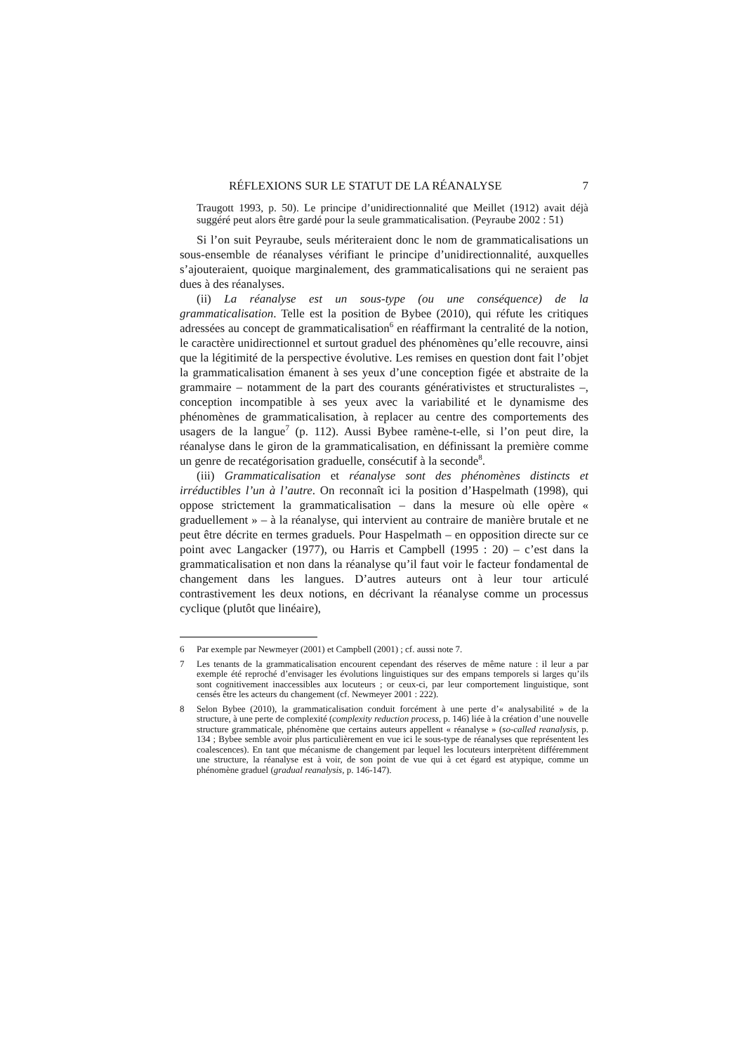RÉFLEXIONS SUR LE STATUT DE LA RÉANALYSE 7
Traugott 1993, p. 50). Le principe d’unidirectionnalité que Meillet (1912) avait déjà suggéré peut alors être gardé pour la seule grammaticalisation. (Peyraube 2002 : 51)
Si l’on suit Peyraube, seuls mériteraient donc le nom de grammaticalisations un sous-ensemble de réanalyses vérifiant le principe d’unidirectionnalité, auxquelles s’ajouteraient, quoique marginalement, des grammaticalisations qui ne seraient pas dues à des réanalyses.
(ii) La réanalyse est un sous-type (ou une conséquence) de la grammaticalisation. Telle est la position de Bybee (2010), qui réfute les critiques adressées au concept de grammaticalisation<sup>6</sup> en réaffirmant la centralité de la notion, le caractère unidirectionnel et surtout graduel des phénomènes qu’elle recouvre, ainsi que la légitimité de la perspective évolutive. Les remises en question dont fait l’objet la grammaticalisation émanent à ses yeux d’une conception figée et abstraite de la grammaire – notamment de la part des courants générativistes et structuralistes –, conception incompatible à ses yeux avec la variabilité et le dynamisme des phénomènes de grammaticalisation, à replacer au centre des comportements des usagers de la langue<sup>7</sup> (p. 112). Aussi Bybee ramène-t-elle, si l’on peut dire, la réanalyse dans le giron de la grammaticalisation, en définissant la première comme un genre de recatégorisation graduelle, consécutif à la seconde<sup>8</sup>.
(iii) Grammaticalisation et réanalyse sont des phénomènes distincts et irréductibles l’un à l’autre. On reconnaît ici la position d’Haspelmath (1998), qui oppose strictement la grammaticalisation – dans la mesure où elle opère « graduellement » – à la réanalyse, qui intervient au contraire de manière brutale et ne peut être décrite en termes graduels. Pour Haspelmath – en opposition directe sur ce point avec Langacker (1977), ou Harris et Campbell (1995 : 20) – c’est dans la grammaticalisation et non dans la réanalyse qu’il faut voir le facteur fondamental de changement dans les langues. D’autres auteurs ont à leur tour articulé contrastivement les deux notions, en décrivant la réanalyse comme un processus cyclique (plutôt que linéaire),
6 Par exemple par Newmeyer (2001) et Campbell (2001) ; cf. aussi note 7.
7 Les tenants de la grammaticalisation encourent cependant des réserves de même nature : il leur a par exemple été reproché d’envisager les évolutions linguistiques sur des empans temporels si larges qu’ils sont cognitivement inaccessibles aux locuteurs ; or ceux-ci, par leur comportement linguistique, sont censés être les acteurs du changement (cf. Newmeyer 2001 : 222).
8 Selon Bybee (2010), la grammaticalisation conduit forcément à une perte d’« analysabilité » de la structure, à une perte de complexité (complexity reduction process, p. 146) liée à la création d’une nouvelle structure grammaticale, phénomène que certains auteurs appellent « réanalyse » (so-called reanalysis, p. 134 ; Bybee semble avoir plus particulièrement en vue ici le sous-type de réanalyses que représentent les coalescences). En tant que mécanisme de changement par lequel les locuteurs interprètent différemment une structure, la réanalyse est à voir, de son point de vue qui à cet égard est atypique, comme un phénomène graduel (gradual reanalysis, p. 146-147).